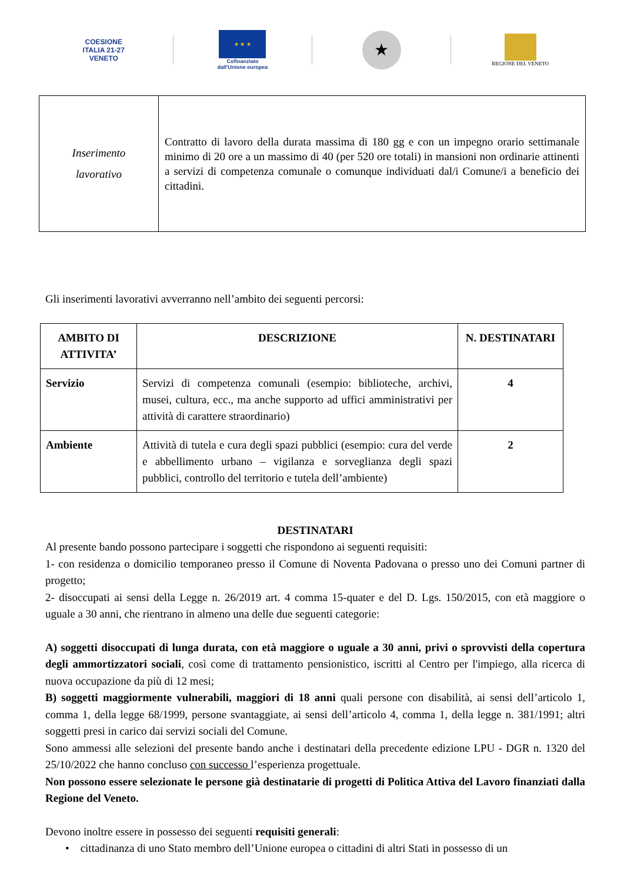COESIONE
ITALIA 21-27
VENETO
★ ★ ★
Cofinanziato
dall'Unione europea
★
REGIONE DEL VENETO
| Inserimento lavorativo | Contratto di lavoro della durata massima di 180 gg e con un impegno orario settimanale minimo di 20 ore a un massimo di 40 (per 520 ore totali) in mansioni non ordinarie attinenti a servizi di competenza comunale o comunque individuati dal/i Comune/i a beneficio dei cittadini. |
Gli inserimenti lavorativi avverranno nell’ambito dei seguenti percorsi:
| AMBITO DI ATTIVITA’ | DESCRIZIONE | N. DESTINATARI |
| --- | --- | --- |
| Servizio | Servizi di competenza comunali (esempio: biblioteche, archivi, musei, cultura, ecc., ma anche supporto ad uffici amministrativi per attività di carattere straordinario) | 4 |
| Ambiente | Attività di tutela e cura degli spazi pubblici (esempio: cura del verde e abbellimento urbano – vigilanza e sorveglianza degli spazi pubblici, controllo del territorio e tutela dell’ambiente) | 2 |
DESTINATARI
Al presente bando possono partecipare i soggetti che rispondono ai seguenti requisiti:
1- con residenza o domicilio temporaneo presso il Comune di Noventa Padovana o presso uno dei Comuni partner di progetto;
2- disoccupati ai sensi della Legge n. 26/2019 art. 4 comma 15-quater e del D. Lgs. 150/2015, con età maggiore o uguale a 30 anni, che rientrano in almeno una delle due seguenti categorie:
A) soggetti disoccupati di lunga durata, con età maggiore o uguale a 30 anni, privi o sprovvisti della copertura degli ammortizzatori sociali, così come di trattamento pensionistico, iscritti al Centro per l'impiego, alla ricerca di nuova occupazione da più di 12 mesi;
B) soggetti maggiormente vulnerabili, maggiori di 18 anni quali persone con disabilità, ai sensi dell’articolo 1, comma 1, della legge 68/1999, persone svantaggiate, ai sensi dell’articolo 4, comma 1, della legge n. 381/1991; altri soggetti presi in carico dai servizi sociali del Comune.
Sono ammessi alle selezioni del presente bando anche i destinatari della precedente edizione LPU - DGR n. 1320 del 25/10/2022 che hanno concluso con successo l’esperienza progettuale.
Non possono essere selezionate le persone già destinatarie di progetti di Politica Attiva del Lavoro finanziati dalla Regione del Veneto.
Devono inoltre essere in possesso dei seguenti requisiti generali:
• cittadinanza di uno Stato membro dell’Unione europea o cittadini di altri Stati in possesso di un